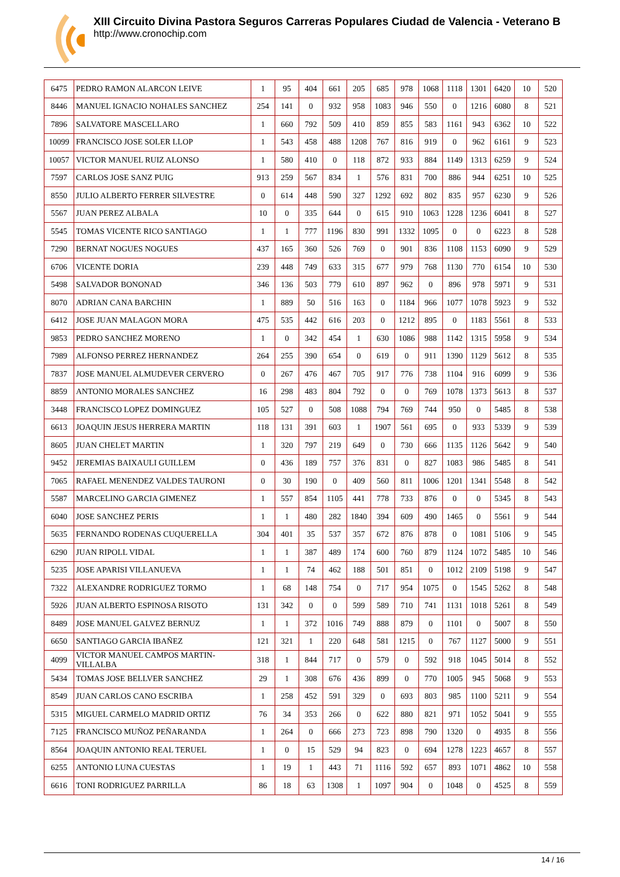XIII Circuito Divina Pastora Seguros Carreras Populares Ciudad de Valencia - Veterano B
http://www.cronochip.com
| 6475 | PEDRO RAMON ALARCON LEIVE | 1 | 95 | 404 | 661 | 205 | 685 | 978 | 1068 | 1118 | 1301 | 6420 | 10 | 520 |
| 8446 | MANUEL IGNACIO NOHALES SANCHEZ | 254 | 141 | 0 | 932 | 958 | 1083 | 946 | 550 | 0 | 1216 | 6080 | 8 | 521 |
| 7896 | SALVATORE MASCELLARO | 1 | 660 | 792 | 509 | 410 | 859 | 855 | 583 | 1161 | 943 | 6362 | 10 | 522 |
| 10099 | FRANCISCO JOSE SOLER LLOP | 1 | 543 | 458 | 488 | 1208 | 767 | 816 | 919 | 0 | 962 | 6161 | 9 | 523 |
| 10057 | VICTOR MANUEL RUIZ ALONSO | 1 | 580 | 410 | 0 | 118 | 872 | 933 | 884 | 1149 | 1313 | 6259 | 9 | 524 |
| 7597 | CARLOS JOSE SANZ PUIG | 913 | 259 | 567 | 834 | 1 | 576 | 831 | 700 | 886 | 944 | 6251 | 10 | 525 |
| 8550 | JULIO ALBERTO FERRER SILVESTRE | 0 | 614 | 448 | 590 | 327 | 1292 | 692 | 802 | 835 | 957 | 6230 | 9 | 526 |
| 5567 | JUAN PEREZ ALBALA | 10 | 0 | 335 | 644 | 0 | 615 | 910 | 1063 | 1228 | 1236 | 6041 | 8 | 527 |
| 5545 | TOMAS VICENTE RICO SANTIAGO | 1 | 1 | 777 | 1196 | 830 | 991 | 1332 | 1095 | 0 | 0 | 6223 | 8 | 528 |
| 7290 | BERNAT NOGUES NOGUES | 437 | 165 | 360 | 526 | 769 | 0 | 901 | 836 | 1108 | 1153 | 6090 | 9 | 529 |
| 6706 | VICENTE DORIA | 239 | 448 | 749 | 633 | 315 | 677 | 979 | 768 | 1130 | 770 | 6154 | 10 | 530 |
| 5498 | SALVADOR BONONAD | 346 | 136 | 503 | 779 | 610 | 897 | 962 | 0 | 896 | 978 | 5971 | 9 | 531 |
| 8070 | ADRIAN CANA BARCHIN | 1 | 889 | 50 | 516 | 163 | 0 | 1184 | 966 | 1077 | 1078 | 5923 | 9 | 532 |
| 6412 | JOSE JUAN MALAGON MORA | 475 | 535 | 442 | 616 | 203 | 0 | 1212 | 895 | 0 | 1183 | 5561 | 8 | 533 |
| 9853 | PEDRO SANCHEZ MORENO | 1 | 0 | 342 | 454 | 1 | 630 | 1086 | 988 | 1142 | 1315 | 5958 | 9 | 534 |
| 7989 | ALFONSO PERREZ HERNANDEZ | 264 | 255 | 390 | 654 | 0 | 619 | 0 | 911 | 1390 | 1129 | 5612 | 8 | 535 |
| 7837 | JOSE MANUEL ALMUDEVER CERVERO | 0 | 267 | 476 | 467 | 705 | 917 | 776 | 738 | 1104 | 916 | 6099 | 9 | 536 |
| 8859 | ANTONIO MORALES SANCHEZ | 16 | 298 | 483 | 804 | 792 | 0 | 0 | 769 | 1078 | 1373 | 5613 | 8 | 537 |
| 3448 | FRANCISCO LOPEZ DOMINGUEZ | 105 | 527 | 0 | 508 | 1088 | 794 | 769 | 744 | 950 | 0 | 5485 | 8 | 538 |
| 6613 | JOAQUIN JESUS HERRERA MARTIN | 118 | 131 | 391 | 603 | 1 | 1907 | 561 | 695 | 0 | 933 | 5339 | 9 | 539 |
| 8605 | JUAN CHELET MARTIN | 1 | 320 | 797 | 219 | 649 | 0 | 730 | 666 | 1135 | 1126 | 5642 | 9 | 540 |
| 9452 | JEREMIAS BAIXAULI GUILLEM | 0 | 436 | 189 | 757 | 376 | 831 | 0 | 827 | 1083 | 986 | 5485 | 8 | 541 |
| 7065 | RAFAEL MENENDEZ VALDES TAURONI | 0 | 30 | 190 | 0 | 409 | 560 | 811 | 1006 | 1201 | 1341 | 5548 | 8 | 542 |
| 5587 | MARCELINO GARCIA GIMENEZ | 1 | 557 | 854 | 1105 | 441 | 778 | 733 | 876 | 0 | 0 | 5345 | 8 | 543 |
| 6040 | JOSE SANCHEZ PERIS | 1 | 1 | 480 | 282 | 1840 | 394 | 609 | 490 | 1465 | 0 | 5561 | 9 | 544 |
| 5635 | FERNANDO RODENAS CUQUERELLA | 304 | 401 | 35 | 537 | 357 | 672 | 876 | 878 | 0 | 1081 | 5106 | 9 | 545 |
| 6290 | JUAN RIPOLL VIDAL | 1 | 1 | 387 | 489 | 174 | 600 | 760 | 879 | 1124 | 1072 | 5485 | 10 | 546 |
| 5235 | JOSE APARISI VILLANUEVA | 1 | 1 | 74 | 462 | 188 | 501 | 851 | 0 | 1012 | 2109 | 5198 | 9 | 547 |
| 7322 | ALEXANDRE RODRIGUEZ TORMO | 1 | 68 | 148 | 754 | 0 | 717 | 954 | 1075 | 0 | 1545 | 5262 | 8 | 548 |
| 5926 | JUAN ALBERTO ESPINOSA RISOTO | 131 | 342 | 0 | 0 | 599 | 589 | 710 | 741 | 1131 | 1018 | 5261 | 8 | 549 |
| 8489 | JOSE MANUEL GALVEZ BERNUZ | 1 | 1 | 372 | 1016 | 749 | 888 | 879 | 0 | 1101 | 0 | 5007 | 8 | 550 |
| 6650 | SANTIAGO GARCIA IBAÑEZ | 121 | 321 | 1 | 220 | 648 | 581 | 1215 | 0 | 767 | 1127 | 5000 | 9 | 551 |
| 4099 | VICTOR MANUEL CAMPOS MARTIN-VILLALBA | 318 | 1 | 844 | 717 | 0 | 579 | 0 | 592 | 918 | 1045 | 5014 | 8 | 552 |
| 5434 | TOMAS JOSE BELLVER SANCHEZ | 29 | 1 | 308 | 676 | 436 | 899 | 0 | 770 | 1005 | 945 | 5068 | 9 | 553 |
| 8549 | JUAN CARLOS CANO ESCRIBA | 1 | 258 | 452 | 591 | 329 | 0 | 693 | 803 | 985 | 1100 | 5211 | 9 | 554 |
| 5315 | MIGUEL CARMELO MADRID ORTIZ | 76 | 34 | 353 | 266 | 0 | 622 | 880 | 821 | 971 | 1052 | 5041 | 9 | 555 |
| 7125 | FRANCISCO MUÑOZ PEÑARANDA | 1 | 264 | 0 | 666 | 273 | 723 | 898 | 790 | 1320 | 0 | 4935 | 8 | 556 |
| 8564 | JOAQUIN ANTONIO REAL TERUEL | 1 | 0 | 15 | 529 | 94 | 823 | 0 | 694 | 1278 | 1223 | 4657 | 8 | 557 |
| 6255 | ANTONIO LUNA CUESTAS | 1 | 19 | 1 | 443 | 71 | 1116 | 592 | 657 | 893 | 1071 | 4862 | 10 | 558 |
| 6616 | TONI RODRIGUEZ PARRILLA | 86 | 18 | 63 | 1308 | 1 | 1097 | 904 | 0 | 1048 | 0 | 4525 | 8 | 559 |
14 / 16